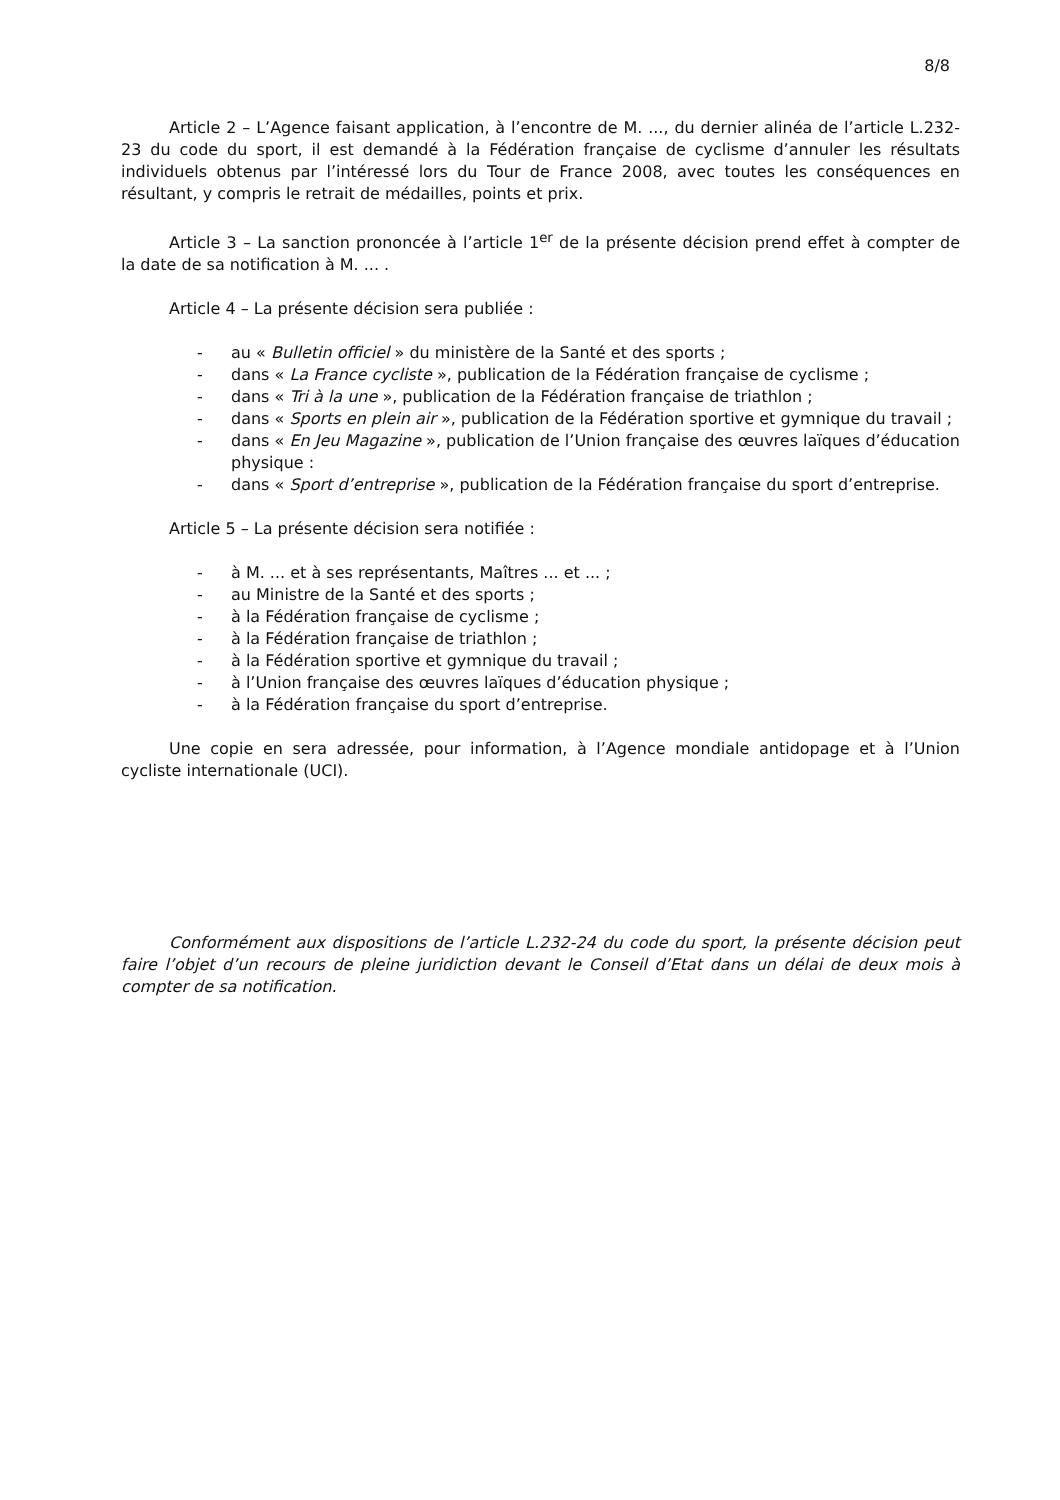8/8
Article 2 – L’Agence faisant application, à l’encontre de M. ..., du dernier alinéa de l’article L.232-23 du code du sport, il est demandé à la Fédération française de cyclisme d’annuler les résultats individuels obtenus par l’intéressé lors du Tour de France 2008, avec toutes les conséquences en résultant, y compris le retrait de médailles, points et prix.
Article 3 – La sanction prononcée à l’article 1<sup>er</sup> de la présente décision prend effet à compter de la date de sa notification à M. ... .
Article 4 – La présente décision sera publiée :
- au « Bulletin officiel » du ministère de la Santé et des sports ;
- dans « La France cycliste », publication de la Fédération française de cyclisme ;
- dans « Tri à la une », publication de la Fédération française de triathlon ;
- dans « Sports en plein air », publication de la Fédération sportive et gymnique du travail ;
- dans « En Jeu Magazine », publication de l’Union française des œuvres laïques d’éducation physique :
- dans « Sport d’entreprise », publication de la Fédération française du sport d’entreprise.
Article 5 – La présente décision sera notifiée :
- à M. ... et à ses représentants, Maîtres ... et ... ;
- au Ministre de la Santé et des sports ;
- à la Fédération française de cyclisme ;
- à la Fédération française de triathlon ;
- à la Fédération sportive et gymnique du travail ;
- à l’Union française des œuvres laïques d’éducation physique ;
- à la Fédération française du sport d’entreprise.
Une copie en sera adressée, pour information, à l’Agence mondiale antidopage et à l’Union cycliste internationale (UCI).
Conformément aux dispositions de l’article L.232-24 du code du sport, la présente décision peut faire l’objet d’un recours de pleine juridiction devant le Conseil d’Etat dans un délai de deux mois à compter de sa notification.